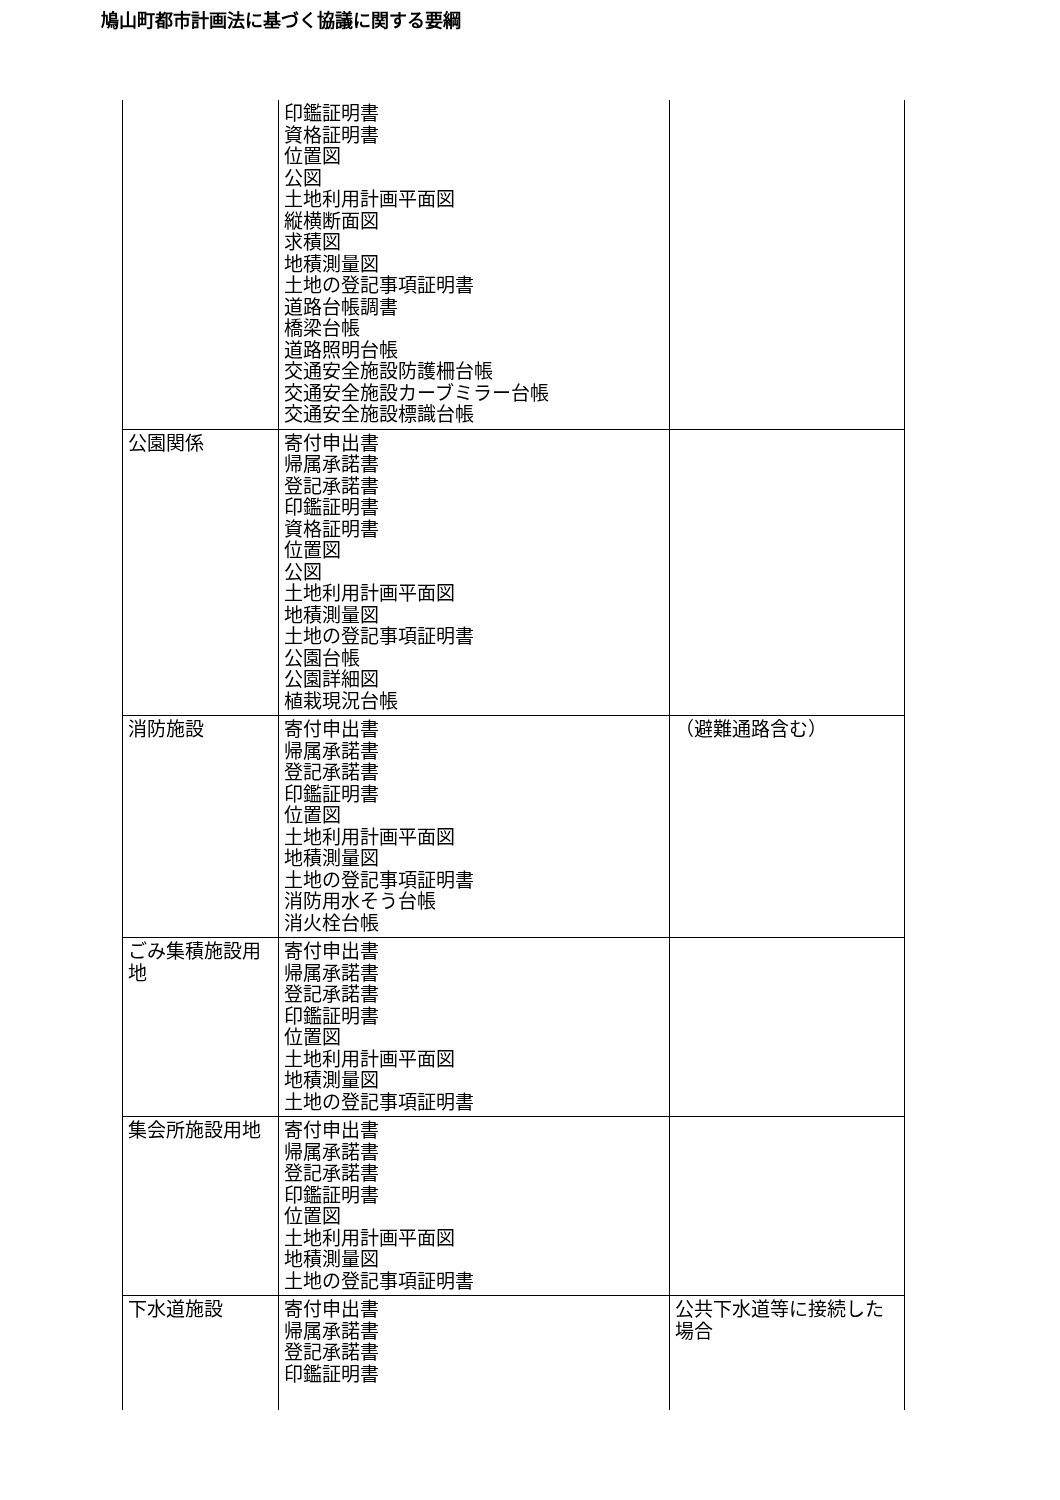鳩山町都市計画法に基づく協議に関する要綱
| | 印鑑証明書 資格証明書 位置図 公図 土地利用計画平面図 縦横断面図 求積図 地積測量図 土地の登記事項証明書 道路台帳調書 橋梁台帳 道路照明台帳 交通安全施設防護柵台帳 交通安全施設カーブミラー台帳 交通安全施設標識台帳 | |
| 公園関係 | 寄付申出書 帰属承諾書 登記承諾書 印鑑証明書 資格証明書 位置図 公図 土地利用計画平面図 地積測量図 土地の登記事項証明書 公園台帳 公園詳細図 植栽現況台帳 | |
| 消防施設 | 寄付申出書 帰属承諾書 登記承諾書 印鑑証明書 位置図 土地利用計画平面図 地積測量図 土地の登記事項証明書 消防用水そう台帳 消火栓台帳 | （避難通路含む） |
| ごみ集積施設用地 | 寄付申出書 帰属承諾書 登記承諾書 印鑑証明書 位置図 土地利用計画平面図 地積測量図 土地の登記事項証明書 | |
| 集会所施設用地 | 寄付申出書 帰属承諾書 登記承諾書 印鑑証明書 位置図 土地利用計画平面図 地積測量図 土地の登記事項証明書 | |
| 下水道施設 | 寄付申出書 帰属承諾書 登記承諾書 印鑑証明書 | 公共下水道等に接続した場合 |